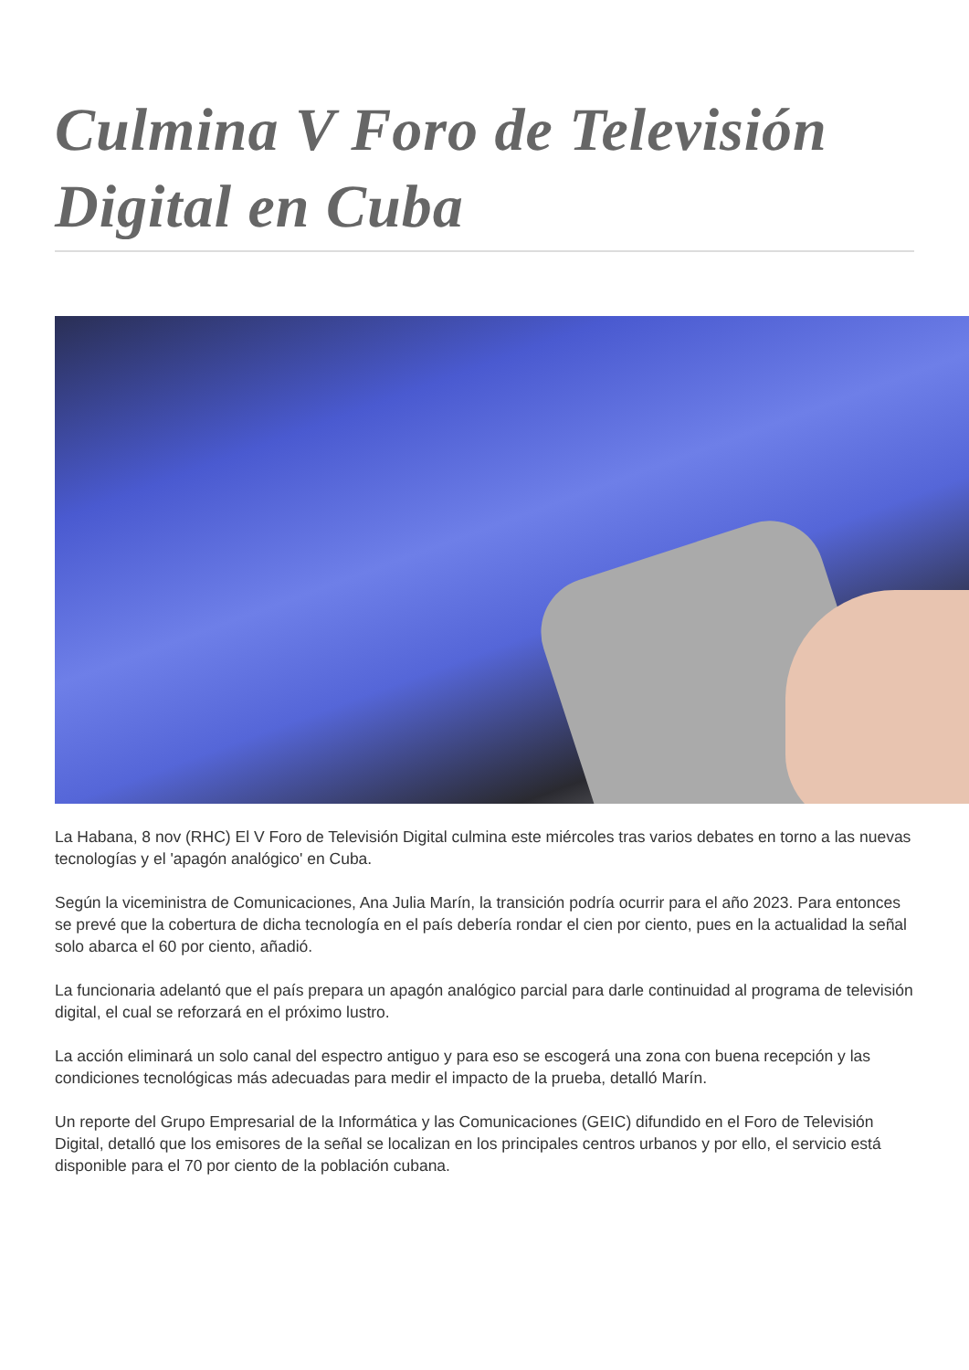Culmina V Foro de Televisión Digital en Cuba
La Habana, 8 nov (RHC) El V Foro de Televisión Digital culmina este miércoles tras varios debates en torno a las nuevas tecnologías y el 'apagón analógico' en Cuba.
Según la viceministra de Comunicaciones, Ana Julia Marín, la transición podría ocurrir para el año 2023. Para entonces se prevé que la cobertura de dicha tecnología en el país debería rondar el cien por ciento, pues en la actualidad la señal solo abarca el 60 por ciento, añadió.
La funcionaria adelantó que el país prepara un apagón analógico parcial para darle continuidad al programa de televisión digital, el cual se reforzará en el próximo lustro.
La acción eliminará un solo canal del espectro antiguo y para eso se escogerá una zona con buena recepción y las condiciones tecnológicas más adecuadas para medir el impacto de la prueba, detalló Marín.
Un reporte del Grupo Empresarial de la Informática y las Comunicaciones (GEIC) difundido en el Foro de Televisión Digital, detalló que los emisores de la señal se localizan en los principales centros urbanos y por ello, el servicio está disponible para el 70 por ciento de la población cubana.